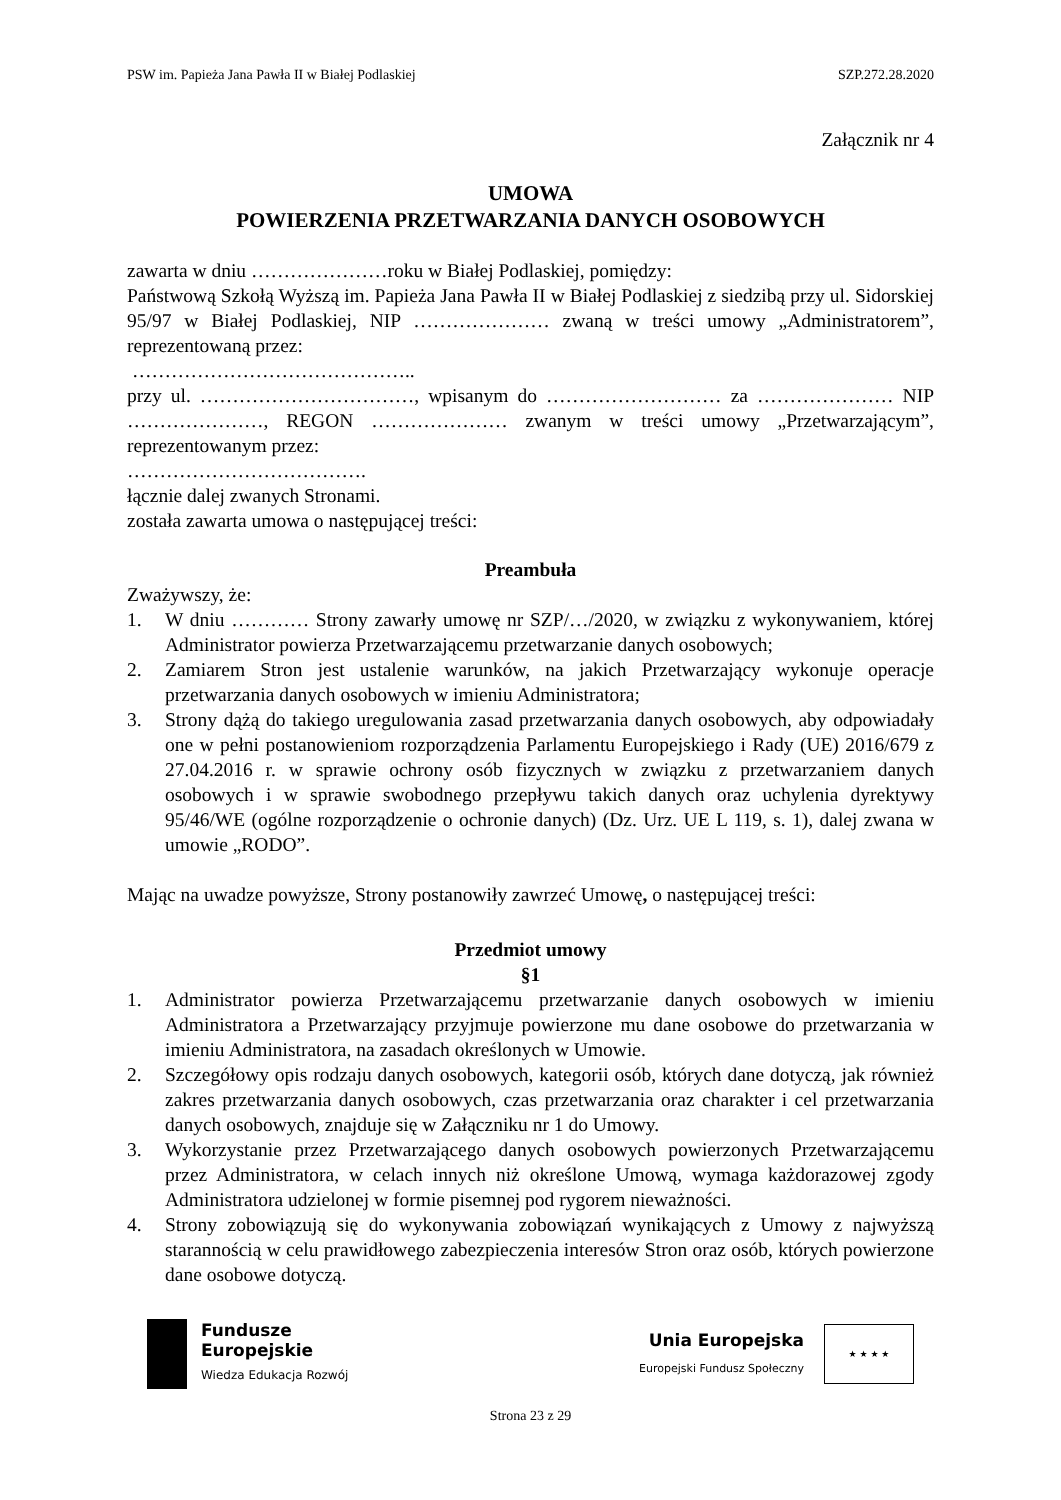PSW im. Papieża Jana Pawła II w Białej Podlaskiej SZP.272.28.2020
Załącznik nr 4
UMOWA
POWIERZENIA PRZETWARZANIA DANYCH OSOBOWYCH
zawarta w dniu …………………roku w Białej Podlaskiej, pomiędzy:
Państwową Szkołą Wyższą im. Papieża Jana Pawła II w Białej Podlaskiej z siedzibą przy ul. Sidorskiej 95/97 w Białej Podlaskiej, NIP ………………… zwaną w treści umowy „Administratorem”, reprezentowaną przez:
……………………………………..
przy ul. ……………………………, wpisanym do ……………………… za ………………… NIP …………………, REGON ………………… zwanym w treści umowy „Przetwarzającym”, reprezentowanym przez:
……………………………….
łącznie dalej zwanych Stronami.
została zawarta umowa o następującej treści:
Preambuła
Zważywszy, że:
1. W dniu ………… Strony zawarły umowę nr SZP/…/2020, w związku z wykonywaniem, której Administrator powierza Przetwarzającemu przetwarzanie danych osobowych;
2. Zamiarem Stron jest ustalenie warunków, na jakich Przetwarzający wykonuje operacje przetwarzania danych osobowych w imieniu Administratora;
3. Strony dążą do takiego uregulowania zasad przetwarzania danych osobowych, aby odpowiadały one w pełni postanowieniom rozporządzenia Parlamentu Europejskiego i Rady (UE) 2016/679 z 27.04.2016 r. w sprawie ochrony osób fizycznych w związku z przetwarzaniem danych osobowych i w sprawie swobodnego przepływu takich danych oraz uchylenia dyrektywy 95/46/WE (ogólne rozporządzenie o ochronie danych) (Dz. Urz. UE L 119, s. 1), dalej zwana w umowie „RODO”.
Mając na uwadze powyższe, Strony postanowiły zawrzeć Umowę, o następującej treści:
Przedmiot umowy
§1
1. Administrator powierza Przetwarzającemu przetwarzanie danych osobowych w imieniu Administratora a Przetwarzający przyjmuje powierzone mu dane osobowe do przetwarzania w imieniu Administratora, na zasadach określonych w Umowie.
2. Szczegółowy opis rodzaju danych osobowych, kategorii osób, których dane dotyczą, jak również zakres przetwarzania danych osobowych, czas przetwarzania oraz charakter i cel przetwarzania danych osobowych, znajduje się w Załączniku nr 1 do Umowy.
3. Wykorzystanie przez Przetwarzającego danych osobowych powierzonych Przetwarzającemu przez Administratora, w celach innych niż określone Umową, wymaga każdorazowej zgody Administratora udzielonej w formie pisemnej pod rygorem nieważności.
4. Strony zobowiązują się do wykonywania zobowiązań wynikających z Umowy z najwyższą starannością w celu prawidłowego zabezpieczenia interesów Stron oraz osób, których powierzone dane osobowe dotyczą.
Fundusze
Europejskie
Wiedza Edukacja Rozwój
Unia Europejska
Europejski Fundusz Społeczny
★ ★ ★ ★
Strona 23 z 29